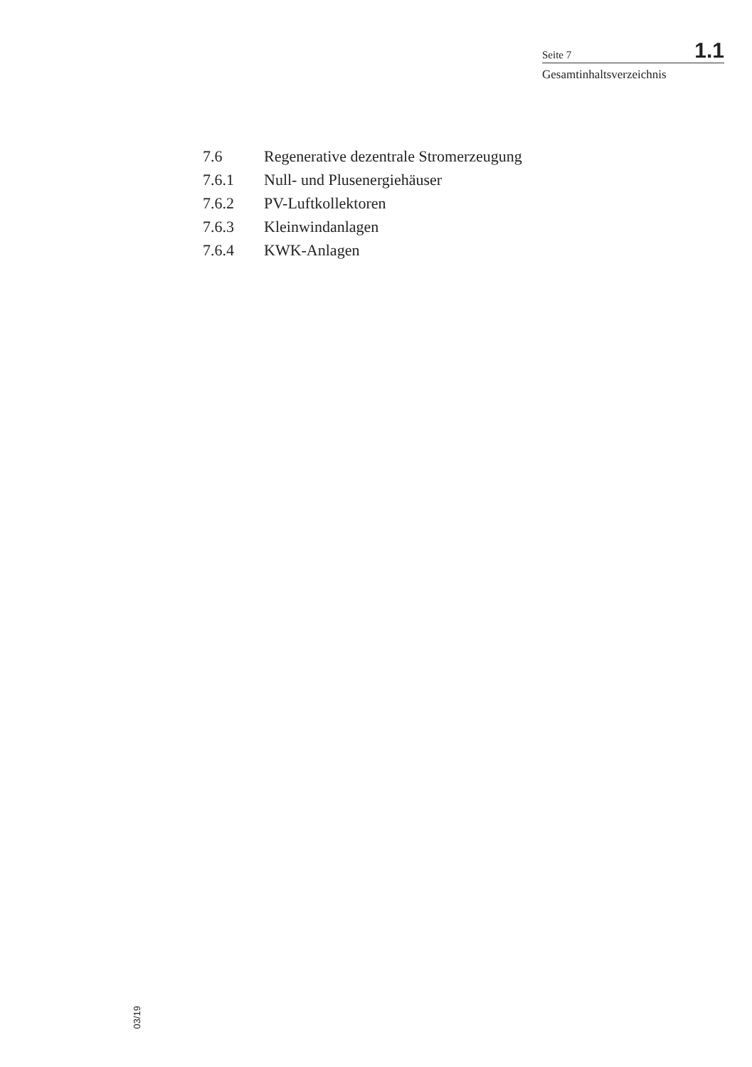Seite 7 1.1
Gesamtinhaltsverzeichnis
7.6 Regenerative dezentrale Stromerzeugung
7.6.1 Null- und Plusenergiehäuser
7.6.2 PV-Luftkollektoren
7.6.3 Kleinwindanlagen
7.6.4 KWK-Anlagen
03/19